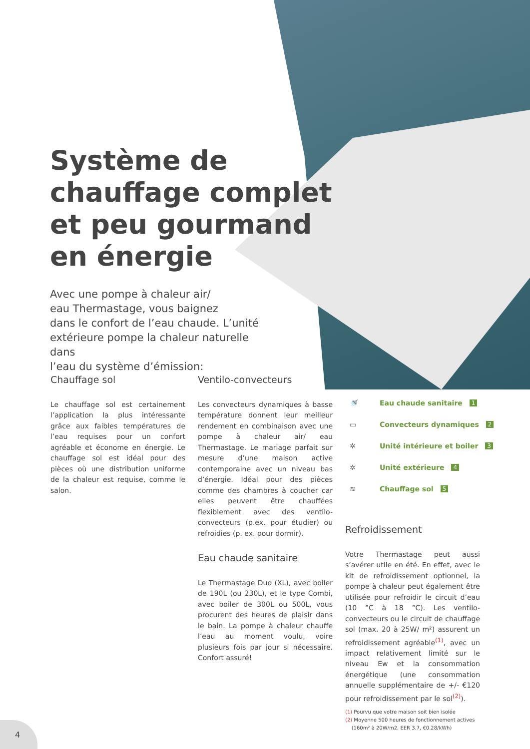Système de
chauffage complet
et peu gourmand
en énergie
Avec une pompe à chaleur air/
eau Thermastage, vous baignez
dans le confort de l’eau chaude. L’unité
extérieure pompe la chaleur naturelle dans
l’eau du système d’émission:
Chauffage sol
Le chauffage sol est certainement l’application la plus intéressante grâce aux faibles températures de l’eau requises pour un confort agréable et économe en énergie. Le chauffage sol est idéal pour des pièces où une distribution uniforme de la chaleur est requise, comme le salon.
Ventilo-convecteurs
Les convecteurs dynamiques à basse température donnent leur meilleur rendement en combinaison avec une pompe à chaleur air/ eau Thermastage. Le mariage parfait sur mesure d’une maison active contemporaine avec un niveau bas d’énergie. Idéal pour des pièces comme des chambres à coucher car elles peuvent être chauffées flexiblement avec des ventilo-convecteurs (p.ex. pour étudier) ou refroidies (p. ex. pour dormir).
Eau chaude sanitaire
Le Thermastage Duo (XL), avec boiler de 190L (ou 230L), et le type Combi, avec boiler de 300L ou 500L, vous procurent des heures de plaisir dans le bain. La pompe à chaleur chauffe l’eau au moment voulu, voire plusieurs fois par jour si nécessaire. Confort assuré!
🚿 Eau chaude sanitaire 1
▭ Convecteurs dynamiques 2
✲ Unité intérieure et boiler 3
✲ Unité extérieure 4
≋ Chauffage sol 5
Refroidissement
Votre Thermastage peut aussi s’avérer utile en été. En effet, avec le kit de refroidissement optionnel, la pompe à chaleur peut également être utilisée pour refroidir le circuit d’eau (10 °C à 18 °C). Les ventilo-convecteurs ou le circuit de chauffage sol (max. 20 à 25W/ m²) assurent un refroidissement agréable<sup>(1)</sup>, avec un impact relativement limité sur le niveau Ew et la consommation énergétique (une consommation annuelle supplémentaire de +/- €120 pour refroidissement par le sol<sup>(2)</sup>).
(1) Pourvu que votre maison soit bien isolée
(2) Moyenne 500 heures de fonctionnement actives
(160m² à 20W/m2, EER 3.7, €0.28/kWh)
4